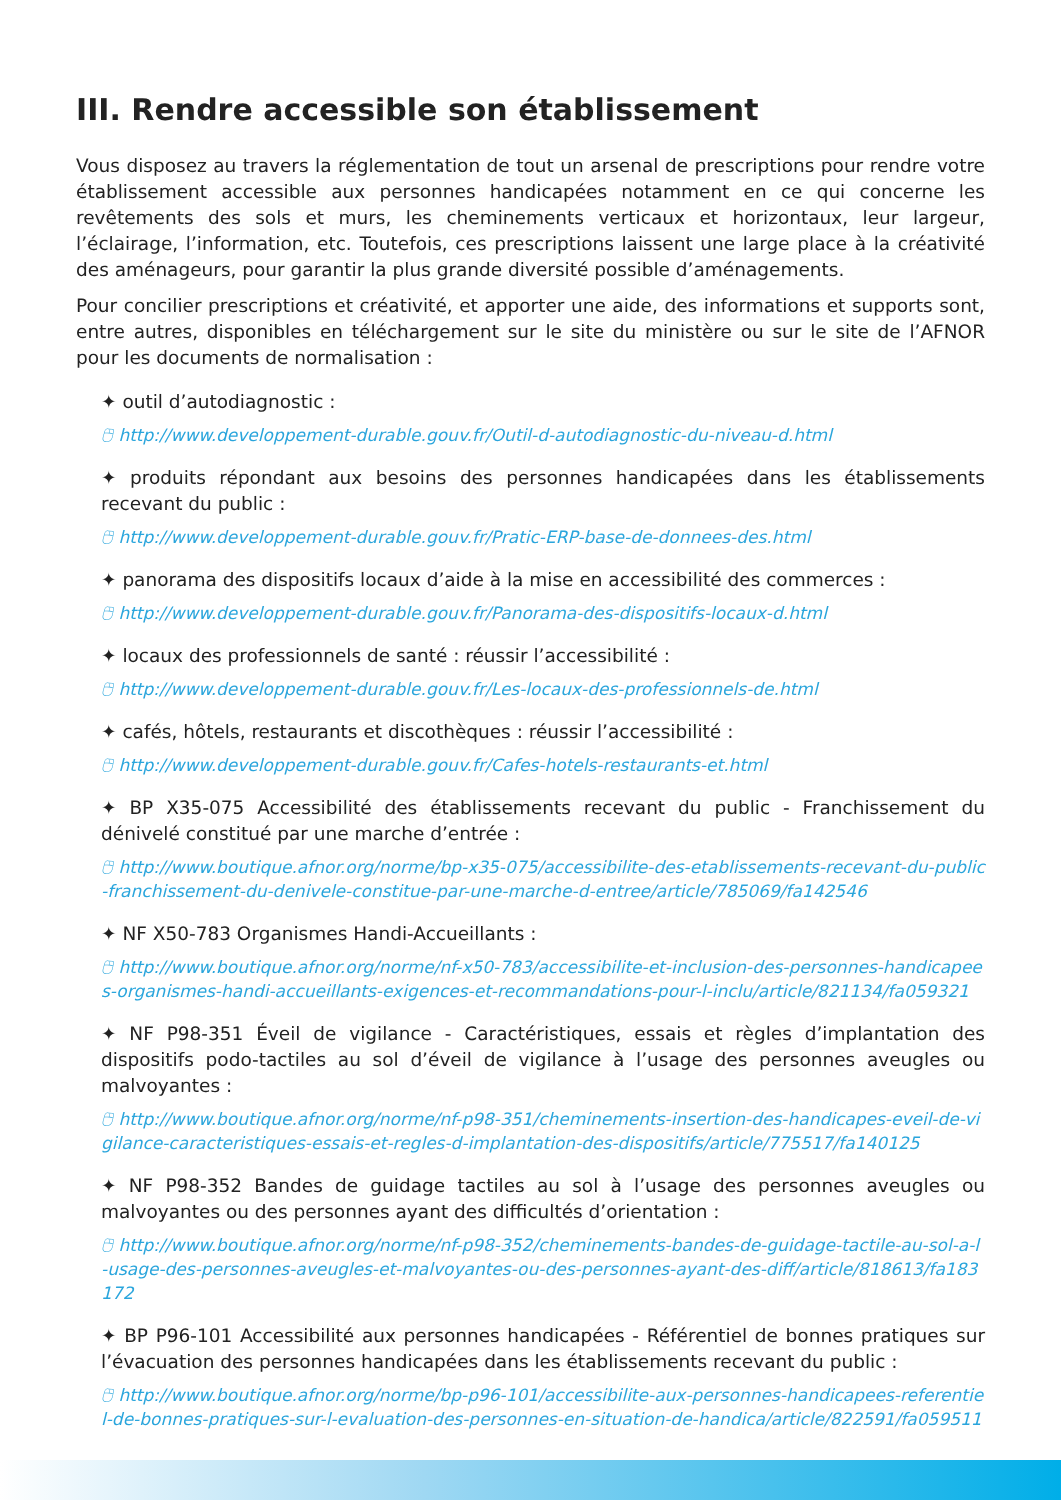III. Rendre accessible son établissement
Vous disposez au travers la réglementation de tout un arsenal de prescriptions pour rendre votre établissement accessible aux personnes handicapées notamment en ce qui concerne les revêtements des sols et murs, les cheminements verticaux et horizontaux, leur largeur, l’éclairage, l’information, etc. Toutefois, ces prescriptions laissent une large place à la créativité des aménageurs, pour garantir la plus grande diversité possible d’aménagements.
Pour concilier prescriptions et créativité, et apporter une aide, des informations et supports sont, entre autres, disponibles en téléchargement sur le site du ministère ou sur le site de l’AFNOR pour les documents de normalisation :
✦ outil d’autodiagnostic :
🖰 http://www.developpement-durable.gouv.fr/Outil-d-autodiagnostic-du-niveau-d.html
✦ produits répondant aux besoins des personnes handicapées dans les établissements recevant du public :
🖰 http://www.developpement-durable.gouv.fr/Pratic-ERP-base-de-donnees-des.html
✦ panorama des dispositifs locaux d’aide à la mise en accessibilité des commerces :
🖰 http://www.developpement-durable.gouv.fr/Panorama-des-dispositifs-locaux-d.html
✦ locaux des professionnels de santé : réussir l’accessibilité :
🖰 http://www.developpement-durable.gouv.fr/Les-locaux-des-professionnels-de.html
✦ cafés, hôtels, restaurants et discothèques : réussir l’accessibilité :
🖰 http://www.developpement-durable.gouv.fr/Cafes-hotels-restaurants-et.html
✦ BP X35-075 Accessibilité des établissements recevant du public - Franchissement du dénivelé constitué par une marche d’entrée :
🖰 http://www.boutique.afnor.org/norme/bp-x35-075/accessibilite-des-etablissements-recevant-du-public-franchissement-du-denivele-constitue-par-une-marche-d-entree/article/785069/fa142546
✦ NF X50-783 Organismes Handi-Accueillants :
🖰 http://www.boutique.afnor.org/norme/nf-x50-783/accessibilite-et-inclusion-des-personnes-handicapees-organismes-handi-accueillants-exigences-et-recommandations-pour-l-inclu/article/821134/fa059321
✦ NF P98-351 Éveil de vigilance - Caractéristiques, essais et règles d’implantation des dispositifs podo-tactiles au sol d’éveil de vigilance à l’usage des personnes aveugles ou malvoyantes :
🖰 http://www.boutique.afnor.org/norme/nf-p98-351/cheminements-insertion-des-handicapes-eveil-de-vigilance-caracteristiques-essais-et-regles-d-implantation-des-dispositifs/article/775517/fa140125
✦ NF P98-352 Bandes de guidage tactiles au sol à l’usage des personnes aveugles ou malvoyantes ou des personnes ayant des difficultés d’orientation :
🖰 http://www.boutique.afnor.org/norme/nf-p98-352/cheminements-bandes-de-guidage-tactile-au-sol-a-l-usage-des-personnes-aveugles-et-malvoyantes-ou-des-personnes-ayant-des-diff/article/818613/fa183172
✦ BP P96-101 Accessibilité aux personnes handicapées - Référentiel de bonnes pratiques sur l’évacuation des personnes handicapées dans les établissements recevant du public :
🖰 http://www.boutique.afnor.org/norme/bp-p96-101/accessibilite-aux-personnes-handicapees-referentiel-de-bonnes-pratiques-sur-l-evaluation-des-personnes-en-situation-de-handica/article/822591/fa059511